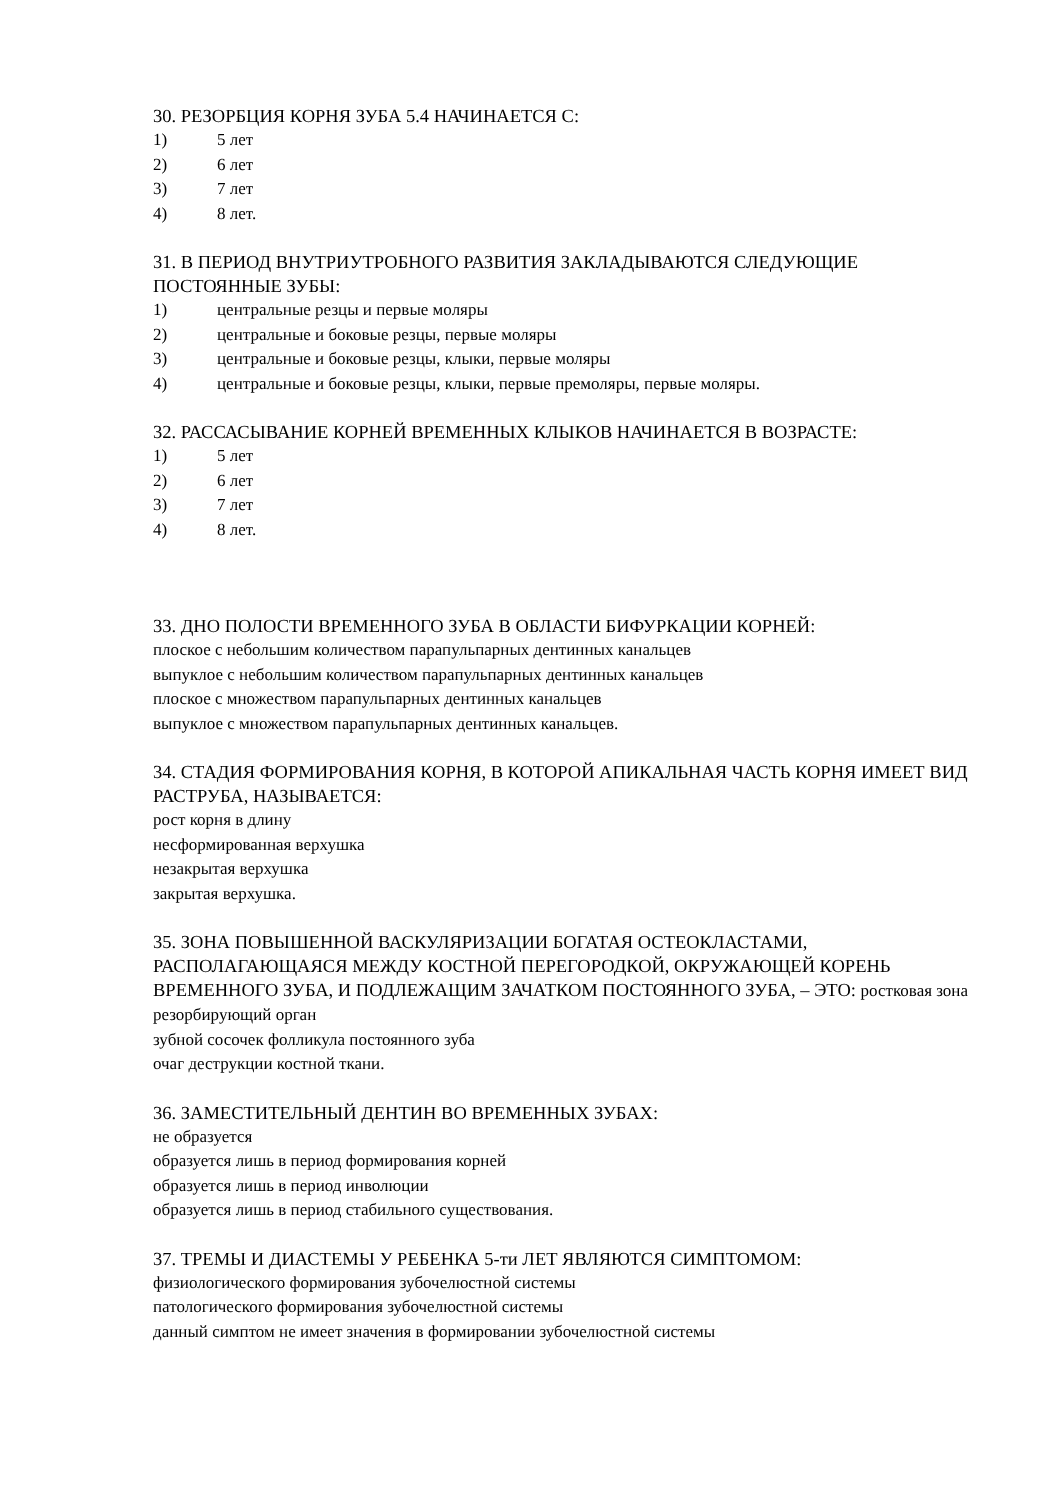30. РЕЗОРБЦИЯ КОРНЯ ЗУБА 5.4 НАЧИНАЕТСЯ С:
1) 5 лет
2) 6 лет
3) 7 лет
4) 8 лет.
31. В ПЕРИОД ВНУТРИУТРОБНОГО РАЗВИТИЯ ЗАКЛАДЫВАЮТСЯ СЛЕДУЮЩИЕ ПОСТОЯННЫЕ ЗУБЫ:
1) центральные резцы и первые моляры
2) центральные и боковые резцы, первые моляры
3) центральные и боковые резцы, клыки, первые моляры
4) центральные и боковые резцы, клыки, первые премоляры, первые моляры.
32. РАССАСЫВАНИЕ КОРНЕЙ ВРЕМЕННЫХ КЛЫКОВ НАЧИНАЕТСЯ В ВОЗРАСТЕ:
1) 5 лет
2) 6 лет
3) 7 лет
4) 8 лет.
33. ДНО ПОЛОСТИ ВРЕМЕННОГО ЗУБА В ОБЛАСТИ БИФУРКАЦИИ КОРНЕЙ:
плоское с небольшим количеством парапульпарных дентинных канальцев
выпуклое с небольшим количеством парапульпарных дентинных канальцев
плоское с множеством парапульпарных дентинных канальцев
выпуклое с множеством парапульпарных дентинных канальцев.
34. СТАДИЯ ФОРМИРОВАНИЯ КОРНЯ, В КОТОРОЙ АПИКАЛЬНАЯ ЧАСТЬ КОРНЯ ИМЕЕТ ВИД РАСТРУБА, НАЗЫВАЕТСЯ:
рост корня в длину
несформированная верхушка
незакрытая верхушка
закрытая верхушка.
35. ЗОНА ПОВЫШЕННОЙ ВАСКУЛЯРИЗАЦИИ БОГАТАЯ ОСТЕОКЛАСТАМИ, РАСПОЛАГАЮЩАЯСЯ МЕЖДУ КОСТНОЙ ПЕРЕГОРОДКОЙ, ОКРУЖАЮЩЕЙ КОРЕНЬ ВРЕМЕННОГО ЗУБА, И ПОДЛЕЖАЩИМ ЗАЧАТКОМ ПОСТОЯННОГО ЗУБА, – ЭТО: ростковая зона
резорбирующий орган
зубной сосочек фолликула постоянного зуба
очаг деструкции костной ткани.
36. ЗАМЕСТИТЕЛЬНЫЙ ДЕНТИН ВО ВРЕМЕННЫХ ЗУБАХ:
не образуется
образуется лишь в период формирования корней
образуется лишь в период инволюции
образуется лишь в период стабильного существования.
37. ТРЕМЫ И ДИАСТЕМЫ У РЕБЕНКА 5-ти ЛЕТ ЯВЛЯЮТСЯ СИМПТОМОМ:
физиологического формирования зубочелюстной системы
патологического формирования зубочелюстной системы
данный симптом не имеет значения в формировании зубочелюстной системы